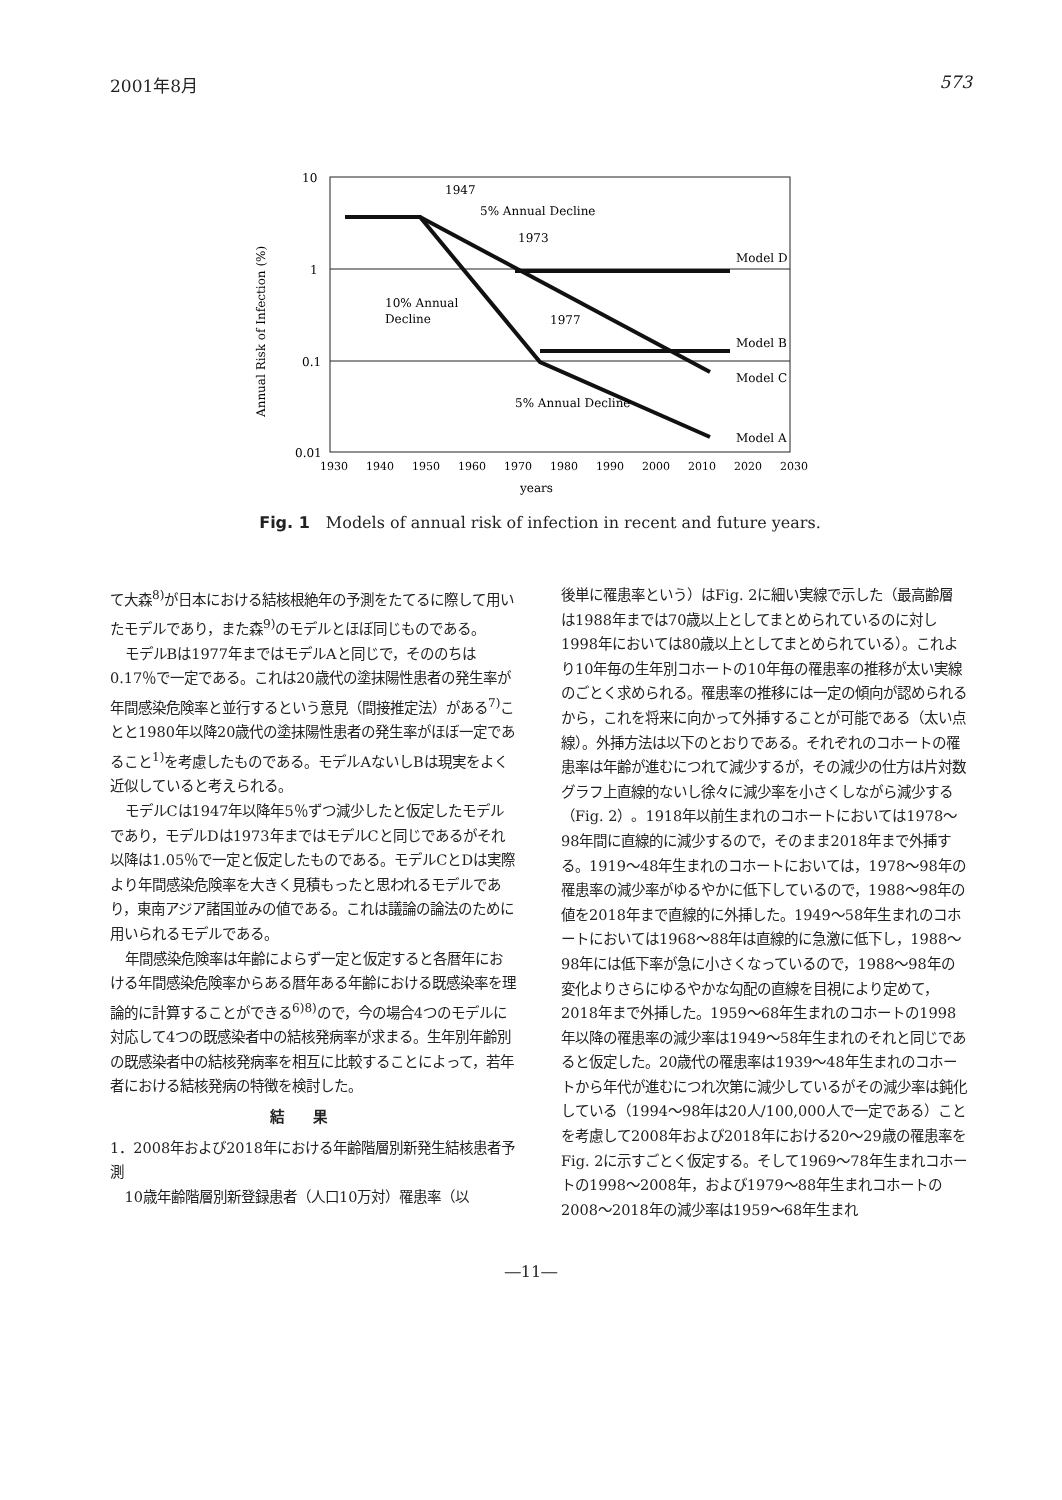2001年8月 573
10
1
0.1
0.01
1930
1940
1950
1960
1970
1980
1990
2000
2010
2020
2030
years
Annual Risk of Infection (%)
1947
5% Annual Decline
1973
Model D
10% Annual
Decline
1977
Model B
Model C
5% Annual Decline
Model A
Fig. 1　Models of annual risk of infection in recent and future years.
て大森<sup>8)</sup>が日本における結核根絶年の予測をたてるに際して用いたモデルであり，また森<sup>9)</sup>のモデルとほぼ同じものである。
モデルBは1977年まではモデルAと同じで，そののちは0.17％で一定である。これは20歳代の塗抹陽性患者の発生率が年間感染危険率と並行するという意見（間接推定法）がある<sup>7)</sup>ことと1980年以降20歳代の塗抹陽性患者の発生率がほぼ一定であること<sup>1)</sup>を考慮したものである。モデルAないしBは現実をよく近似していると考えられる。
モデルCは1947年以降年5％ずつ減少したと仮定したモデルであり，モデルDは1973年まではモデルCと同じであるがそれ以降は1.05％で一定と仮定したものである。モデルCとDは実際より年間感染危険率を大きく見積もったと思われるモデルであり，東南アジア諸国並みの値である。これは議論の論法のために用いられるモデルである。
年間感染危険率は年齢によらず一定と仮定すると各暦年における年間感染危険率からある暦年ある年齢における既感染率を理論的に計算することができる<sup>6)8)</sup>ので，今の場合4つのモデルに対応して4つの既感染者中の結核発病率が求まる。生年別年齢別の既感染者中の結核発病率を相互に比較することによって，若年者における結核発病の特徴を検討した。
結果
1．2008年および2018年における年齢階層別新発生結核患者予測
10歳年齢階層別新登録患者（人口10万対）罹患率（以
後単に罹患率という）はFig. 2に細い実線で示した（最高齢層は1988年までは70歳以上としてまとめられているのに対し1998年においては80歳以上としてまとめられている）。これより10年毎の生年別コホートの10年毎の罹患率の推移が太い実線のごとく求められる。罹患率の推移には一定の傾向が認められるから，これを将来に向かって外挿することが可能である（太い点線）。外挿方法は以下のとおりである。それぞれのコホートの罹患率は年齢が進むにつれて減少するが，その減少の仕方は片対数グラフ上直線的ないし徐々に減少率を小さくしながら減少する（Fig. 2）。1918年以前生まれのコホートにおいては1978～98年間に直線的に減少するので，そのまま2018年まで外挿する。1919～48年生まれのコホートにおいては，1978～98年の罹患率の減少率がゆるやかに低下しているので，1988～98年の値を2018年まで直線的に外挿した。1949～58年生まれのコホートにおいては1968～88年は直線的に急激に低下し，1988～98年には低下率が急に小さくなっているので，1988～98年の変化よりさらにゆるやかな勾配の直線を目視により定めて，2018年まで外挿した。1959～68年生まれのコホートの1998年以降の罹患率の減少率は1949～58年生まれのそれと同じであると仮定した。20歳代の罹患率は1939～48年生まれのコホートから年代が進むにつれ次第に減少しているがその減少率は鈍化している（1994～98年は20人/100,000人で一定である）ことを考慮して2008年および2018年における20～29歳の罹患率をFig. 2に示すごとく仮定する。そして1969～78年生まれコホートの1998～2008年，および1979～88年生まれコホートの2008～2018年の減少率は1959～68年生まれ
―11―